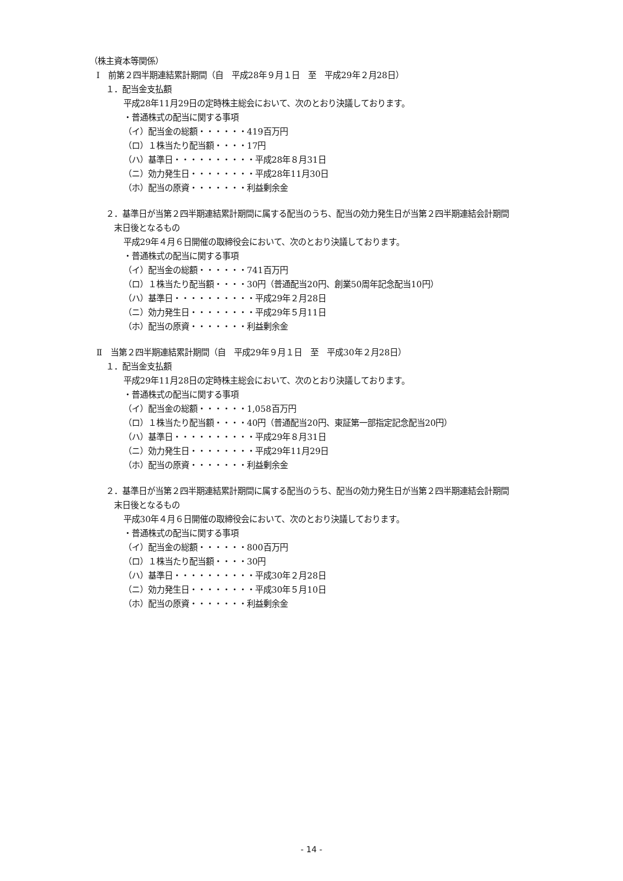（株主資本等関係）
Ⅰ　前第２四半期連結累計期間（自　平成28年９月１日　至　平成29年２月28日）
１．配当金支払額
平成28年11月29日の定時株主総会において、次のとおり決議しております。
・普通株式の配当に関する事項
（イ）配当金の総額・・・・・・419百万円
（ロ）１株当たり配当額・・・・17円
（ハ）基準日・・・・・・・・・・平成28年８月31日
（ニ）効力発生日・・・・・・・・平成28年11月30日
（ホ）配当の原資・・・・・・・利益剰余金
２．基準日が当第２四半期連結累計期間に属する配当のうち、配当の効力発生日が当第２四半期連結会計期間
末日後となるもの
平成29年４月６日開催の取締役会において、次のとおり決議しております。
・普通株式の配当に関する事項
（イ）配当金の総額・・・・・・741百万円
（ロ）１株当たり配当額・・・・30円（普通配当20円、創業50周年記念配当10円）
（ハ）基準日・・・・・・・・・・平成29年２月28日
（ニ）効力発生日・・・・・・・・平成29年５月11日
（ホ）配当の原資・・・・・・・利益剰余金
Ⅱ　当第２四半期連結累計期間（自　平成29年９月１日　至　平成30年２月28日）
１．配当金支払額
平成29年11月28日の定時株主総会において、次のとおり決議しております。
・普通株式の配当に関する事項
（イ）配当金の総額・・・・・・1,058百万円
（ロ）１株当たり配当額・・・・40円（普通配当20円、東証第一部指定記念配当20円）
（ハ）基準日・・・・・・・・・・平成29年８月31日
（ニ）効力発生日・・・・・・・・平成29年11月29日
（ホ）配当の原資・・・・・・・利益剰余金
２．基準日が当第２四半期連結累計期間に属する配当のうち、配当の効力発生日が当第２四半期連結会計期間
末日後となるもの
平成30年４月６日開催の取締役会において、次のとおり決議しております。
・普通株式の配当に関する事項
（イ）配当金の総額・・・・・・800百万円
（ロ）１株当たり配当額・・・・30円
（ハ）基準日・・・・・・・・・・平成30年２月28日
（ニ）効力発生日・・・・・・・・平成30年５月10日
（ホ）配当の原資・・・・・・・利益剰余金
- 14 -